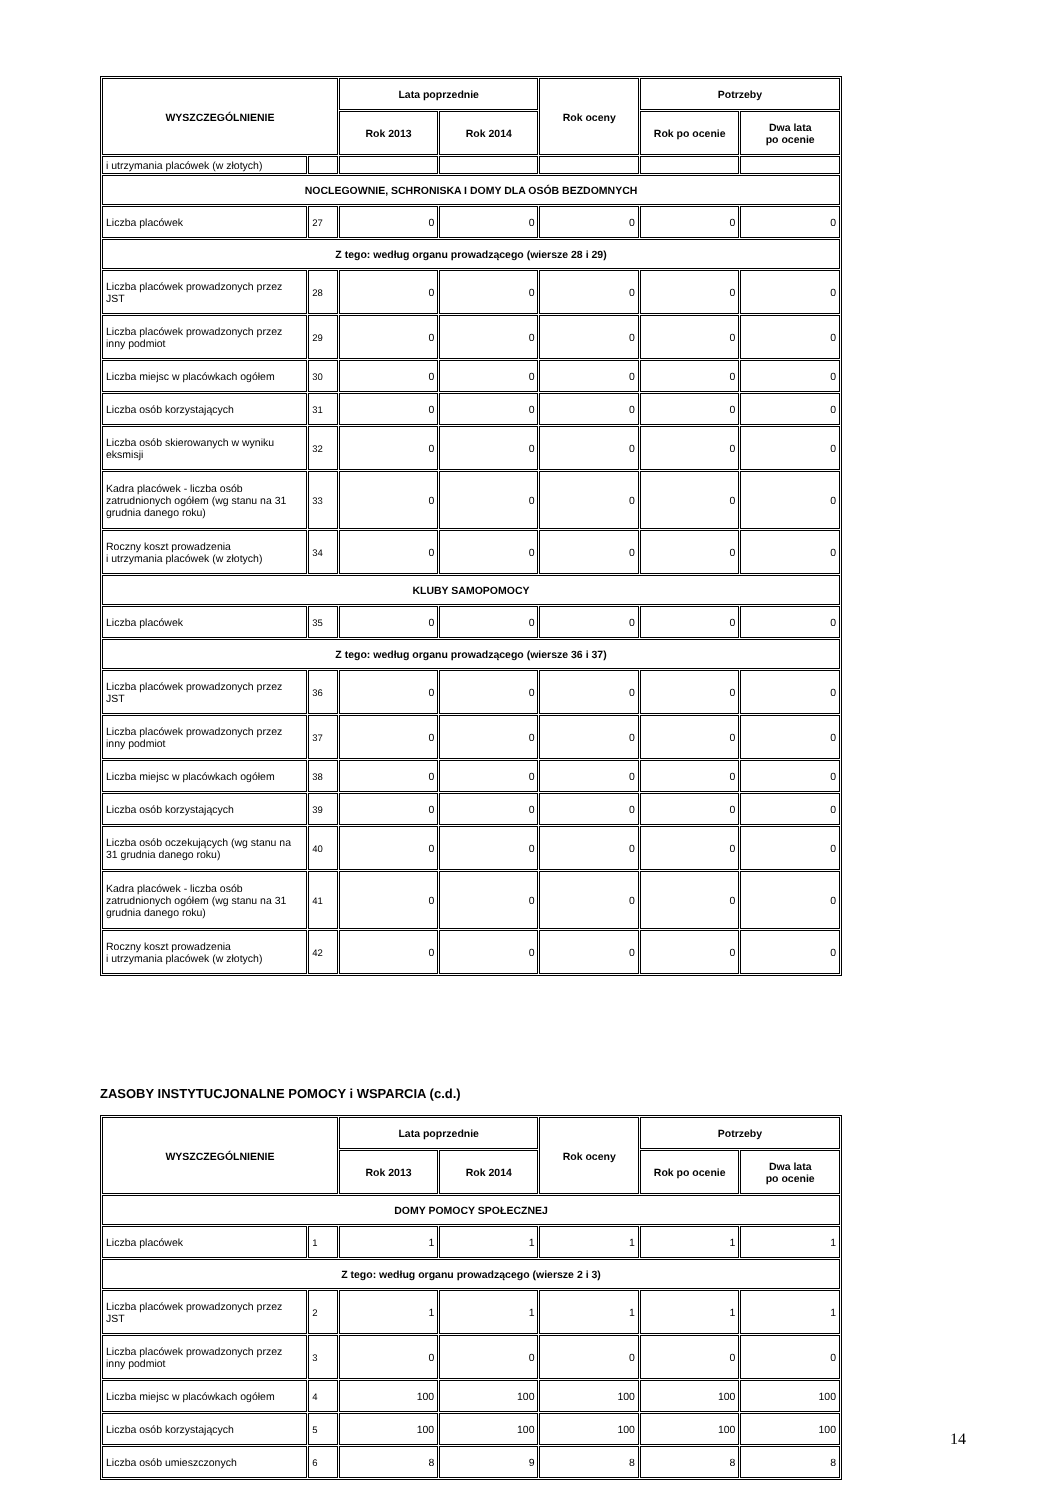| WYSZCZEGÓLNIENIE | | Lata poprzednie | | Rok oceny | Potrzeby | |
| --- | --- | --- | --- | --- | --- | --- |
| | | Rok 2013 | Rok 2014 | | Rok po ocenie | Dwa lata po ocenie |
| i utrzymania placówek (w złotych) | | | | | | |
| NOCLEGOWNIE, SCHRONISKA I DOMY DLA OSÓB BEZDOMNYCH | | | | | | |
| Liczba placówek | 27 | 0 | 0 | 0 | 0 | 0 |
| Z tego: według organu prowadzącego (wiersze 28 i 29) | | | | | | |
| Liczba placówek prowadzonych przez JST | 28 | 0 | 0 | 0 | 0 | 0 |
| Liczba placówek prowadzonych przez inny podmiot | 29 | 0 | 0 | 0 | 0 | 0 |
| Liczba miejsc w placówkach ogółem | 30 | 0 | 0 | 0 | 0 | 0 |
| Liczba osób korzystających | 31 | 0 | 0 | 0 | 0 | 0 |
| Liczba osób skierowanych w wyniku eksmisji | 32 | 0 | 0 | 0 | 0 | 0 |
| Kadra placówek - liczba osób zatrudnionych ogółem (wg stanu na 31 grudnia danego roku) | 33 | 0 | 0 | 0 | 0 | 0 |
| Roczny koszt prowadzenia i utrzymania placówek (w złotych) | 34 | 0 | 0 | 0 | 0 | 0 |
| KLUBY SAMOPOMOCY | | | | | | |
| Liczba placówek | 35 | 0 | 0 | 0 | 0 | 0 |
| Z tego: według organu prowadzącego (wiersze 36 i 37) | | | | | | |
| Liczba placówek prowadzonych przez JST | 36 | 0 | 0 | 0 | 0 | 0 |
| Liczba placówek prowadzonych przez inny podmiot | 37 | 0 | 0 | 0 | 0 | 0 |
| Liczba miejsc w placówkach ogółem | 38 | 0 | 0 | 0 | 0 | 0 |
| Liczba osób korzystających | 39 | 0 | 0 | 0 | 0 | 0 |
| Liczba osób oczekujących (wg stanu na 31 grudnia danego roku) | 40 | 0 | 0 | 0 | 0 | 0 |
| Kadra placówek - liczba osób zatrudnionych ogółem (wg stanu na 31 grudnia danego roku) | 41 | 0 | 0 | 0 | 0 | 0 |
| Roczny koszt prowadzenia i utrzymania placówek (w złotych) | 42 | 0 | 0 | 0 | 0 | 0 |
ZASOBY INSTYTUCJONALNE POMOCY i WSPARCIA (c.d.)
| WYSZCZEGÓLNIENIE | | Lata poprzednie | | Rok oceny | Potrzeby | |
| --- | --- | --- | --- | --- | --- | --- |
| | | Rok 2013 | Rok 2014 | | Rok po ocenie | Dwa lata po ocenie |
| DOMY POMOCY SPOŁECZNEJ | | | | | | |
| Liczba placówek | 1 | 1 | 1 | 1 | 1 | 1 |
| Z tego: według organu prowadzącego (wiersze 2 i 3) | | | | | | |
| Liczba placówek prowadzonych przez JST | 2 | 1 | 1 | 1 | 1 | 1 |
| Liczba placówek prowadzonych przez inny podmiot | 3 | 0 | 0 | 0 | 0 | 0 |
| Liczba miejsc w placówkach ogółem | 4 | 100 | 100 | 100 | 100 | 100 |
| Liczba osób korzystających | 5 | 100 | 100 | 100 | 100 | 100 |
| Liczba osób umieszczonych | 6 | 8 | 9 | 8 | 8 | 8 |
14